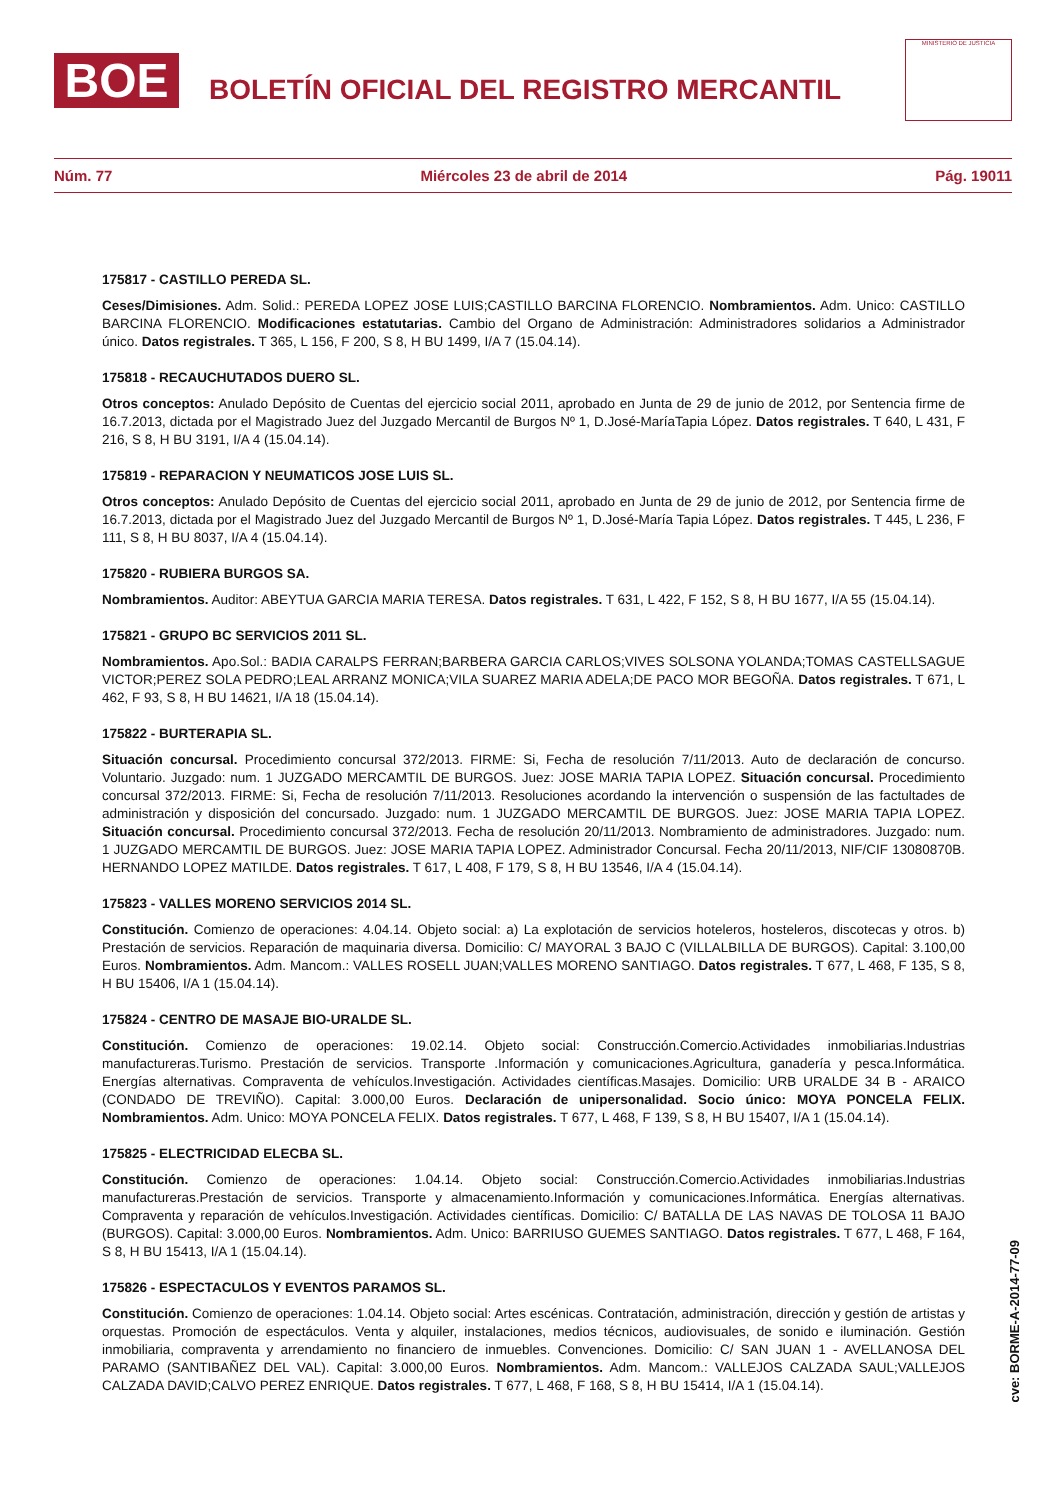BOE
BOLETÍN OFICIAL DEL REGISTRO MERCANTIL
MINISTERIO DE JUSTICIA
Núm. 77 Miércoles 23 de abril de 2014 Pág. 19011
175817 - CASTILLO PEREDA SL.
Ceses/Dimisiones. Adm. Solid.: PEREDA LOPEZ JOSE LUIS;CASTILLO BARCINA FLORENCIO. Nombramientos. Adm. Unico: CASTILLO BARCINA FLORENCIO. Modificaciones estatutarias. Cambio del Organo de Administración: Administradores solidarios a Administrador único. Datos registrales. T 365, L 156, F 200, S 8, H BU 1499, I/A 7 (15.04.14).
175818 - RECAUCHUTADOS DUERO SL.
Otros conceptos: Anulado Depósito de Cuentas del ejercicio social 2011, aprobado en Junta de 29 de junio de 2012, por Sentencia firme de 16.7.2013, dictada por el Magistrado Juez del Juzgado Mercantil de Burgos Nº 1, D.José-MaríaTapia López. Datos registrales. T 640, L 431, F 216, S 8, H BU 3191, I/A 4 (15.04.14).
175819 - REPARACION Y NEUMATICOS JOSE LUIS SL.
Otros conceptos: Anulado Depósito de Cuentas del ejercicio social 2011, aprobado en Junta de 29 de junio de 2012, por Sentencia firme de 16.7.2013, dictada por el Magistrado Juez del Juzgado Mercantil de Burgos Nº 1, D.José-María Tapia López. Datos registrales. T 445, L 236, F 111, S 8, H BU 8037, I/A 4 (15.04.14).
175820 - RUBIERA BURGOS SA.
Nombramientos. Auditor: ABEYTUA GARCIA MARIA TERESA. Datos registrales. T 631, L 422, F 152, S 8, H BU 1677, I/A 55 (15.04.14).
175821 - GRUPO BC SERVICIOS 2011 SL.
Nombramientos. Apo.Sol.: BADIA CARALPS FERRAN;BARBERA GARCIA CARLOS;VIVES SOLSONA YOLANDA;TOMAS CASTELLSAGUE VICTOR;PEREZ SOLA PEDRO;LEAL ARRANZ MONICA;VILA SUAREZ MARIA ADELA;DE PACO MOR BEGOÑA. Datos registrales. T 671, L 462, F 93, S 8, H BU 14621, I/A 18 (15.04.14).
175822 - BURTERAPIA SL.
Situación concursal. Procedimiento concursal 372/2013. FIRME: Si, Fecha de resolución 7/11/2013. Auto de declaración de concurso. Voluntario. Juzgado: num. 1 JUZGADO MERCAMTIL DE BURGOS. Juez: JOSE MARIA TAPIA LOPEZ. Situación concursal. Procedimiento concursal 372/2013. FIRME: Si, Fecha de resolución 7/11/2013. Resoluciones acordando la intervención o suspensión de las factultades de administración y disposición del concursado. Juzgado: num. 1 JUZGADO MERCAMTIL DE BURGOS. Juez: JOSE MARIA TAPIA LOPEZ. Situación concursal. Procedimiento concursal 372/2013. Fecha de resolución 20/11/2013. Nombramiento de administradores. Juzgado: num. 1 JUZGADO MERCAMTIL DE BURGOS. Juez: JOSE MARIA TAPIA LOPEZ. Administrador Concursal. Fecha 20/11/2013, NIF/CIF 13080870B. HERNANDO LOPEZ MATILDE. Datos registrales. T 617, L 408, F 179, S 8, H BU 13546, I/A 4 (15.04.14).
175823 - VALLES MORENO SERVICIOS 2014 SL.
Constitución. Comienzo de operaciones: 4.04.14. Objeto social: a) La explotación de servicios hoteleros, hosteleros, discotecas y otros. b) Prestación de servicios. Reparación de maquinaria diversa. Domicilio: C/ MAYORAL 3 BAJO C (VILLALBILLA DE BURGOS). Capital: 3.100,00 Euros. Nombramientos. Adm. Mancom.: VALLES ROSELL JUAN;VALLES MORENO SANTIAGO. Datos registrales. T 677, L 468, F 135, S 8, H BU 15406, I/A 1 (15.04.14).
175824 - CENTRO DE MASAJE BIO-URALDE SL.
Constitución. Comienzo de operaciones: 19.02.14. Objeto social: Construcción.Comercio.Actividades inmobiliarias.Industrias manufactureras.Turismo. Prestación de servicios. Transporte .Información y comunicaciones.Agricultura, ganadería y pesca.Informática. Energías alternativas. Compraventa de vehículos.Investigación. Actividades científicas.Masajes. Domicilio: URB URALDE 34 B - ARAICO (CONDADO DE TREVIÑO). Capital: 3.000,00 Euros. Declaración de unipersonalidad. Socio único: MOYA PONCELA FELIX. Nombramientos. Adm. Unico: MOYA PONCELA FELIX. Datos registrales. T 677, L 468, F 139, S 8, H BU 15407, I/A 1 (15.04.14).
175825 - ELECTRICIDAD ELECBA SL.
Constitución. Comienzo de operaciones: 1.04.14. Objeto social: Construcción.Comercio.Actividades inmobiliarias.Industrias manufactureras.Prestación de servicios. Transporte y almacenamiento.Información y comunicaciones.Informática. Energías alternativas. Compraventa y reparación de vehículos.Investigación. Actividades científicas. Domicilio: C/ BATALLA DE LAS NAVAS DE TOLOSA 11 BAJO (BURGOS). Capital: 3.000,00 Euros. Nombramientos. Adm. Unico: BARRIUSO GUEMES SANTIAGO. Datos registrales. T 677, L 468, F 164, S 8, H BU 15413, I/A 1 (15.04.14).
175826 - ESPECTACULOS Y EVENTOS PARAMOS SL.
Constitución. Comienzo de operaciones: 1.04.14. Objeto social: Artes escénicas. Contratación, administración, dirección y gestión de artistas y orquestas. Promoción de espectáculos. Venta y alquiler, instalaciones, medios técnicos, audiovisuales, de sonido e iluminación. Gestión inmobiliaria, compraventa y arrendamiento no financiero de inmuebles. Convenciones. Domicilio: C/ SAN JUAN 1 - AVELLANOSA DEL PARAMO (SANTIBAÑEZ DEL VAL). Capital: 3.000,00 Euros. Nombramientos. Adm. Mancom.: VALLEJOS CALZADA SAUL;VALLEJOS CALZADA DAVID;CALVO PEREZ ENRIQUE. Datos registrales. T 677, L 468, F 168, S 8, H BU 15414, I/A 1 (15.04.14).
cve: BORME-A-2014-77-09